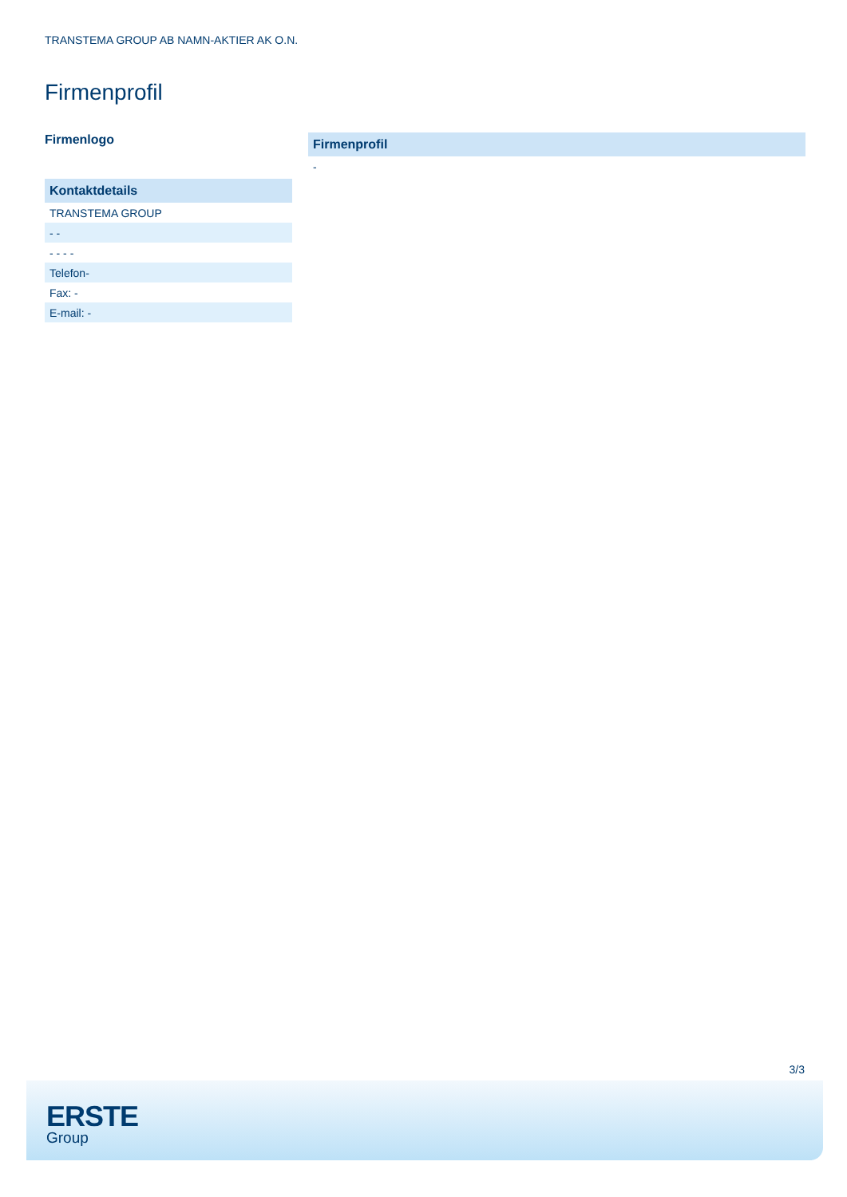TRANSTEMA GROUP AB NAMN-AKTIER AK O.N.
Firmenprofil
Firmenlogo
| Kontaktdetails |
| --- |
| TRANSTEMA GROUP |
| - - |
| - - - - |
| Telefon- |
| Fax: - |
| E-mail: - |
| Firmenprofil |
| --- |
| - |
3/3
ERSTE
Group